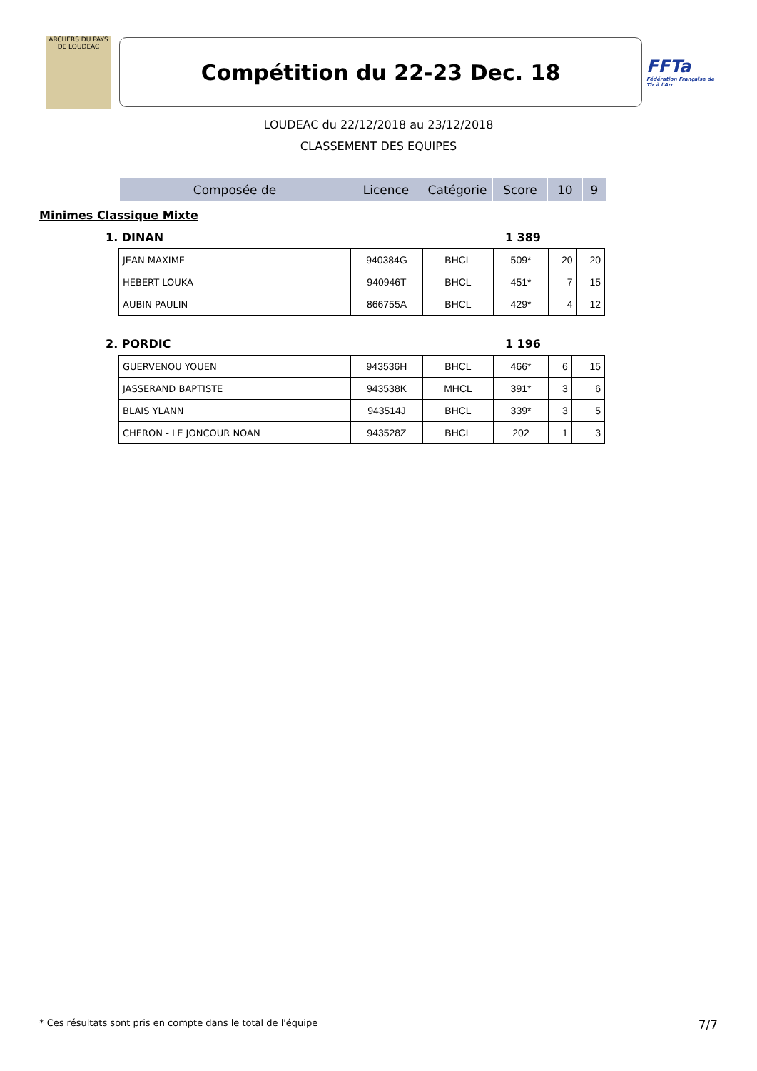ARCHERS DU PAYS DE LOUDEAC
Compétition du 22-23 Dec. 18
FFTa
Fédération Française de Tir à l'Arc
LOUDEAC du 22/12/2018 au 23/12/2018
CLASSEMENT DES EQUIPES
| Composée de | Licence | Catégorie | Score | 10 | 9 |
| --- | --- | --- | --- | --- | --- |
Minimes Classique Mixte
1. DINAN 1 389
| JEAN MAXIME | 940384G | BHCL | 509* | 20 | 20 |
| HEBERT LOUKA | 940946T | BHCL | 451* | 7 | 15 |
| AUBIN PAULIN | 866755A | BHCL | 429* | 4 | 12 |
2. PORDIC 1 196
| GUERVENOU YOUEN | 943536H | BHCL | 466* | 6 | 15 |
| JASSERAND BAPTISTE | 943538K | MHCL | 391* | 3 | 6 |
| BLAIS YLANN | 943514J | BHCL | 339* | 3 | 5 |
| CHERON - LE JONCOUR NOAN | 943528Z | BHCL | 202 | 1 | 3 |
* Ces résultats sont pris en compte dans le total de l'équipe 7/7